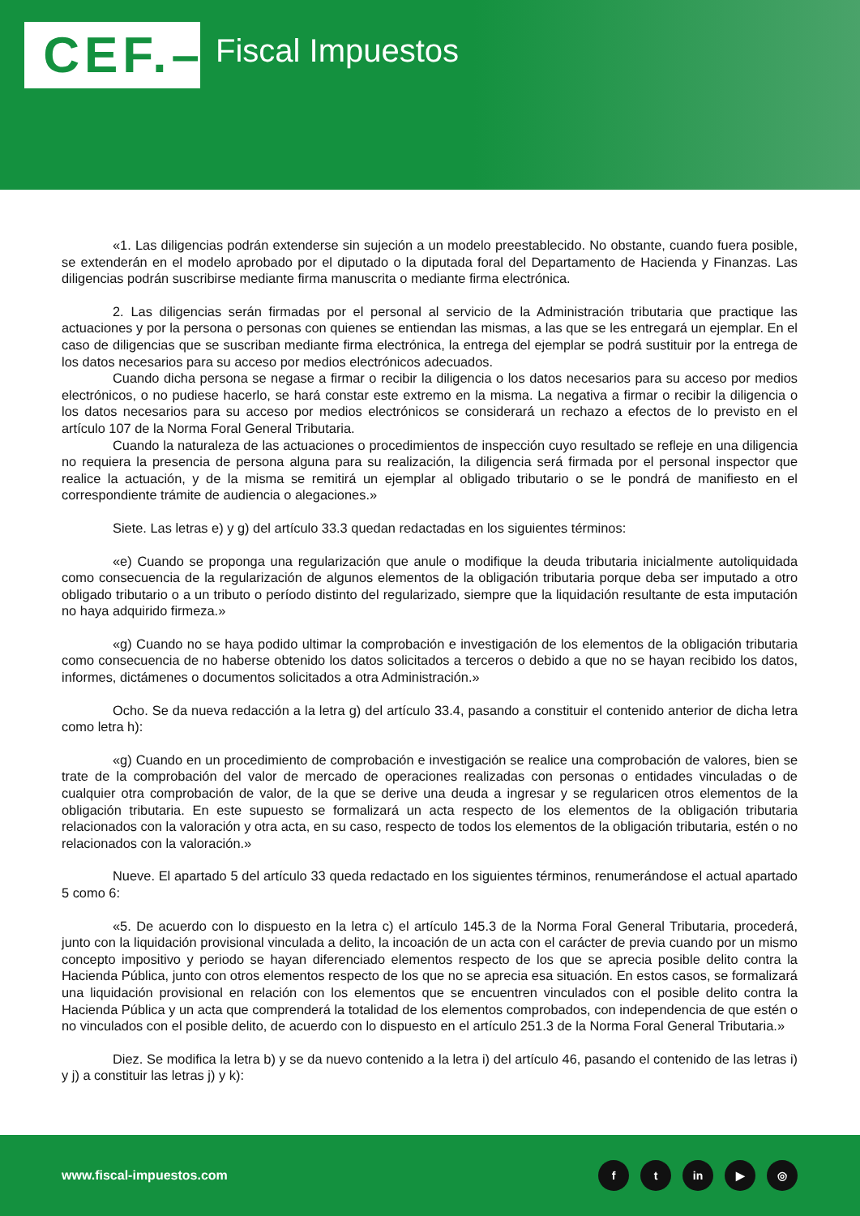CEF.– Fiscal Impuestos
«1. Las diligencias podrán extenderse sin sujeción a un modelo preestablecido. No obstante, cuando fuera posible, se extenderán en el modelo aprobado por el diputado o la diputada foral del Departamento de Hacienda y Finanzas. Las diligencias podrán suscribirse mediante firma manuscrita o mediante firma electrónica.
2. Las diligencias serán firmadas por el personal al servicio de la Administración tributaria que practique las actuaciones y por la persona o personas con quienes se entiendan las mismas, a las que se les entregará un ejemplar. En el caso de diligencias que se suscriban mediante firma electrónica, la entrega del ejemplar se podrá sustituir por la entrega de los datos necesarios para su acceso por medios electrónicos adecuados.
Cuando dicha persona se negase a firmar o recibir la diligencia o los datos necesarios para su acceso por medios electrónicos, o no pudiese hacerlo, se hará constar este extremo en la misma. La negativa a firmar o recibir la diligencia o los datos necesarios para su acceso por medios electrónicos se considerará un rechazo a efectos de lo previsto en el artículo 107 de la Norma Foral General Tributaria.
Cuando la naturaleza de las actuaciones o procedimientos de inspección cuyo resultado se refleje en una diligencia no requiera la presencia de persona alguna para su realización, la diligencia será firmada por el personal inspector que realice la actuación, y de la misma se remitirá un ejemplar al obligado tributario o se le pondrá de manifiesto en el correspondiente trámite de audiencia o alegaciones.»
Siete. Las letras e) y g) del artículo 33.3 quedan redactadas en los siguientes términos:
«e) Cuando se proponga una regularización que anule o modifique la deuda tributaria inicialmente autoliquidada como consecuencia de la regularización de algunos elementos de la obligación tributaria porque deba ser imputado a otro obligado tributario o a un tributo o período distinto del regularizado, siempre que la liquidación resultante de esta imputación no haya adquirido firmeza.»
«g) Cuando no se haya podido ultimar la comprobación e investigación de los elementos de la obligación tributaria como consecuencia de no haberse obtenido los datos solicitados a terceros o debido a que no se hayan recibido los datos, informes, dictámenes o documentos solicitados a otra Administración.»
Ocho. Se da nueva redacción a la letra g) del artículo 33.4, pasando a constituir el contenido anterior de dicha letra como letra h):
«g) Cuando en un procedimiento de comprobación e investigación se realice una comprobación de valores, bien se trate de la comprobación del valor de mercado de operaciones realizadas con personas o entidades vinculadas o de cualquier otra comprobación de valor, de la que se derive una deuda a ingresar y se regularicen otros elementos de la obligación tributaria. En este supuesto se formalizará un acta respecto de los elementos de la obligación tributaria relacionados con la valoración y otra acta, en su caso, respecto de todos los elementos de la obligación tributaria, estén o no relacionados con la valoración.»
Nueve. El apartado 5 del artículo 33 queda redactado en los siguientes términos, renumerándose el actual apartado 5 como 6:
«5. De acuerdo con lo dispuesto en la letra c) el artículo 145.3 de la Norma Foral General Tributaria, procederá, junto con la liquidación provisional vinculada a delito, la incoación de un acta con el carácter de previa cuando por un mismo concepto impositivo y periodo se hayan diferenciado elementos respecto de los que se aprecia posible delito contra la Hacienda Pública, junto con otros elementos respecto de los que no se aprecia esa situación. En estos casos, se formalizará una liquidación provisional en relación con los elementos que se encuentren vinculados con el posible delito contra la Hacienda Pública y un acta que comprenderá la totalidad de los elementos comprobados, con independencia de que estén o no vinculados con el posible delito, de acuerdo con lo dispuesto en el artículo 251.3 de la Norma Foral General Tributaria.»
Diez. Se modifica la letra b) y se da nuevo contenido a la letra i) del artículo 46, pasando el contenido de las letras i) y j) a constituir las letras j) y k):
www.fiscal-impuestos.com f t in ▶ ◎